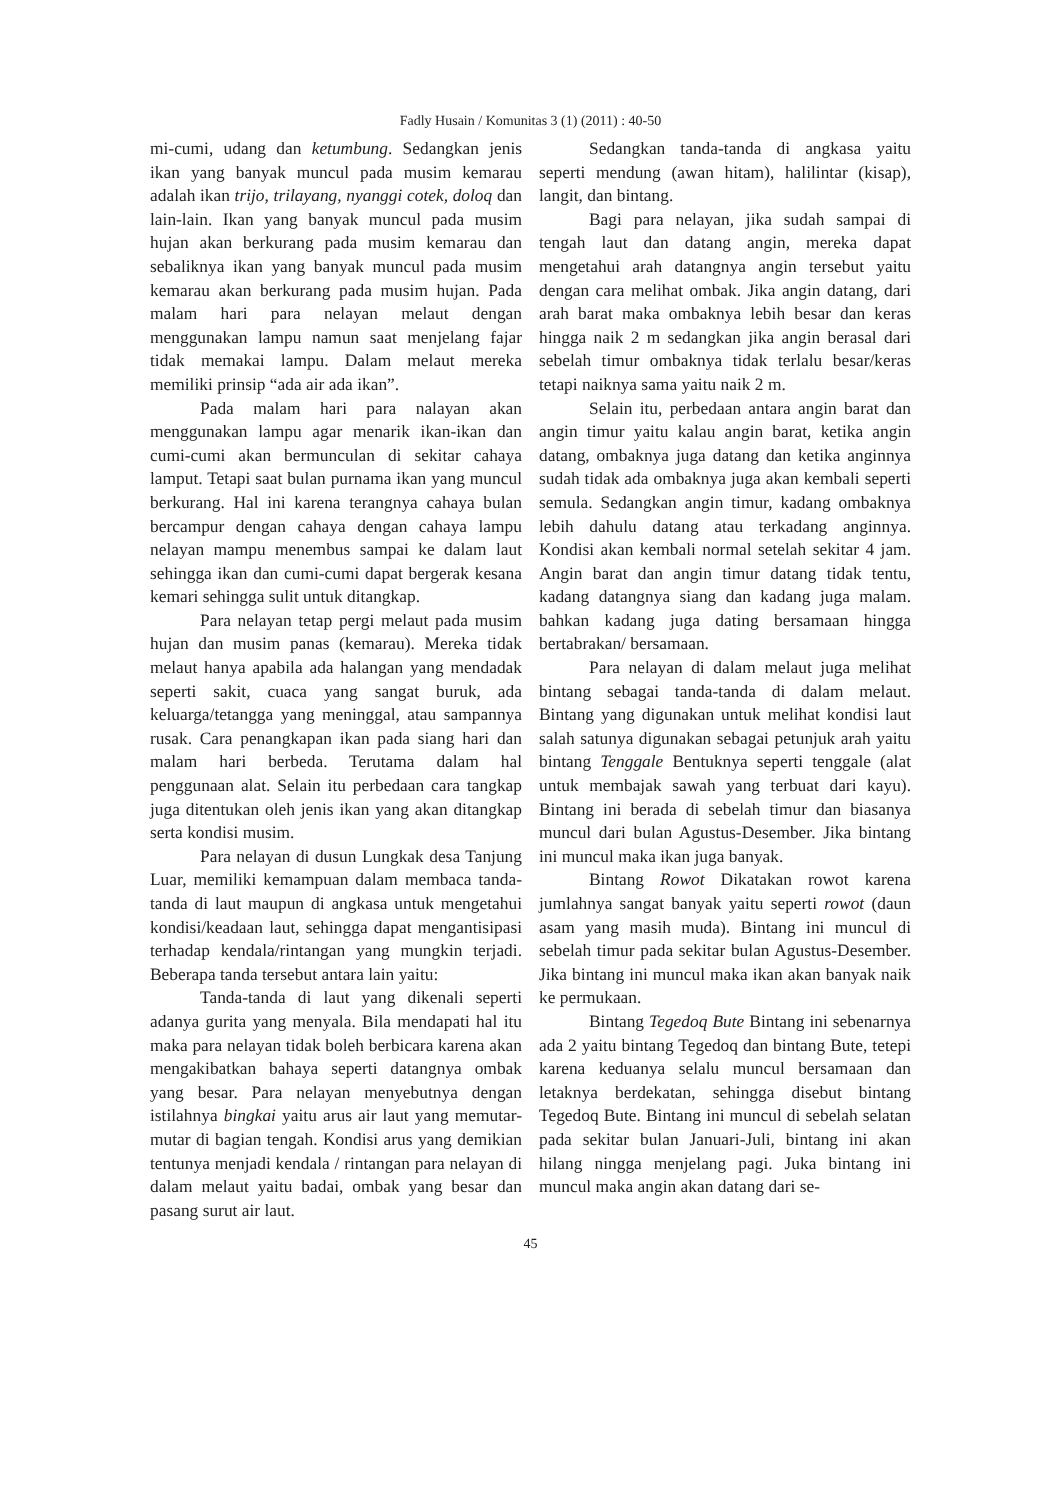Fadly Husain / Komunitas 3 (1) (2011) : 40-50
mi-cumi, udang dan ketumbung. Sedangkan jenis ikan yang banyak muncul pada musim kemarau adalah ikan trijo, trilayang, nyanggi cotek, doloq dan lain-lain. Ikan yang banyak muncul pada musim hujan akan berkurang pada musim kemarau dan sebaliknya ikan yang banyak muncul pada musim kemarau akan berkurang pada musim hujan. Pada malam hari para nelayan melaut dengan menggunakan lampu namun saat menjelang fajar tidak memakai lampu. Dalam melaut mereka memiliki prinsip “ada air ada ikan”.
Pada malam hari para nalayan akan menggunakan lampu agar menarik ikan-ikan dan cumi-cumi akan bermunculan di sekitar cahaya lamput. Tetapi saat bulan purnama ikan yang muncul berkurang. Hal ini karena terangnya cahaya bulan bercampur dengan cahaya dengan cahaya lampu nelayan mampu menembus sampai ke dalam laut sehingga ikan dan cumi-cumi dapat bergerak kesana kemari sehingga sulit untuk ditangkap.
Para nelayan tetap pergi melaut pada musim hujan dan musim panas (kemarau). Mereka tidak melaut hanya apabila ada halangan yang mendadak seperti sakit, cuaca yang sangat buruk, ada keluarga/tetangga yang meninggal, atau sampannya rusak. Cara penangkapan ikan pada siang hari dan malam hari berbeda. Terutama dalam hal penggunaan alat. Selain itu perbedaan cara tangkap juga ditentukan oleh jenis ikan yang akan ditangkap serta kondisi musim.
Para nelayan di dusun Lungkak desa Tanjung Luar, memiliki kemampuan dalam membaca tanda-tanda di laut maupun di angkasa untuk mengetahui kondisi/keadaan laut, sehingga dapat mengantisipasi terhadap kendala/rintangan yang mungkin terjadi. Beberapa tanda tersebut antara lain yaitu:
Tanda-tanda di laut yang dikenali seperti adanya gurita yang menyala. Bila mendapati hal itu maka para nelayan tidak boleh berbicara karena akan mengakibatkan bahaya seperti datangnya ombak yang besar. Para nelayan menyebutnya dengan istilahnya bingkai yaitu arus air laut yang memutar-mutar di bagian tengah. Kondisi arus yang demikian tentunya menjadi kendala / rintangan para nelayan di dalam melaut yaitu badai, ombak yang besar dan pasang surut air laut.
Sedangkan tanda-tanda di angkasa yaitu seperti mendung (awan hitam), halilintar (kisap), langit, dan bintang.
Bagi para nelayan, jika sudah sampai di tengah laut dan datang angin, mereka dapat mengetahui arah datangnya angin tersebut yaitu dengan cara melihat ombak. Jika angin datang, dari arah barat maka ombaknya lebih besar dan keras hingga naik 2 m sedangkan jika angin berasal dari sebelah timur ombaknya tidak terlalu besar/keras tetapi naiknya sama yaitu naik 2 m.
Selain itu, perbedaan antara angin barat dan angin timur yaitu kalau angin barat, ketika angin datang, ombaknya juga datang dan ketika anginnya sudah tidak ada ombaknya juga akan kembali seperti semula. Sedangkan angin timur, kadang ombaknya lebih dahulu datang atau terkadang anginnya. Kondisi akan kembali normal setelah sekitar 4 jam. Angin barat dan angin timur datang tidak tentu, kadang datangnya siang dan kadang juga malam. bahkan kadang juga dating bersamaan hingga bertabrakan/ bersamaan.
Para nelayan di dalam melaut juga melihat bintang sebagai tanda-tanda di dalam melaut. Bintang yang digunakan untuk melihat kondisi laut salah satunya digunakan sebagai petunjuk arah yaitu bintang Tenggale Bentuknya seperti tenggale (alat untuk membajak sawah yang terbuat dari kayu). Bintang ini berada di sebelah timur dan biasanya muncul dari bulan Agustus-Desember. Jika bintang ini muncul maka ikan juga banyak.
Bintang Rowot Dikatakan rowot karena jumlahnya sangat banyak yaitu seperti rowot (daun asam yang masih muda). Bintang ini muncul di sebelah timur pada sekitar bulan Agustus-Desember. Jika bintang ini muncul maka ikan akan banyak naik ke permukaan.
Bintang Tegedoq Bute Bintang ini sebenarnya ada 2 yaitu bintang Tegedoq dan bintang Bute, tetepi karena keduanya selalu muncul bersamaan dan letaknya berdekatan, sehingga disebut bintang Tegedoq Bute. Bintang ini muncul di sebelah selatan pada sekitar bulan Januari-Juli, bintang ini akan hilang ningga menjelang pagi. Juka bintang ini muncul maka angin akan datang dari se-
45